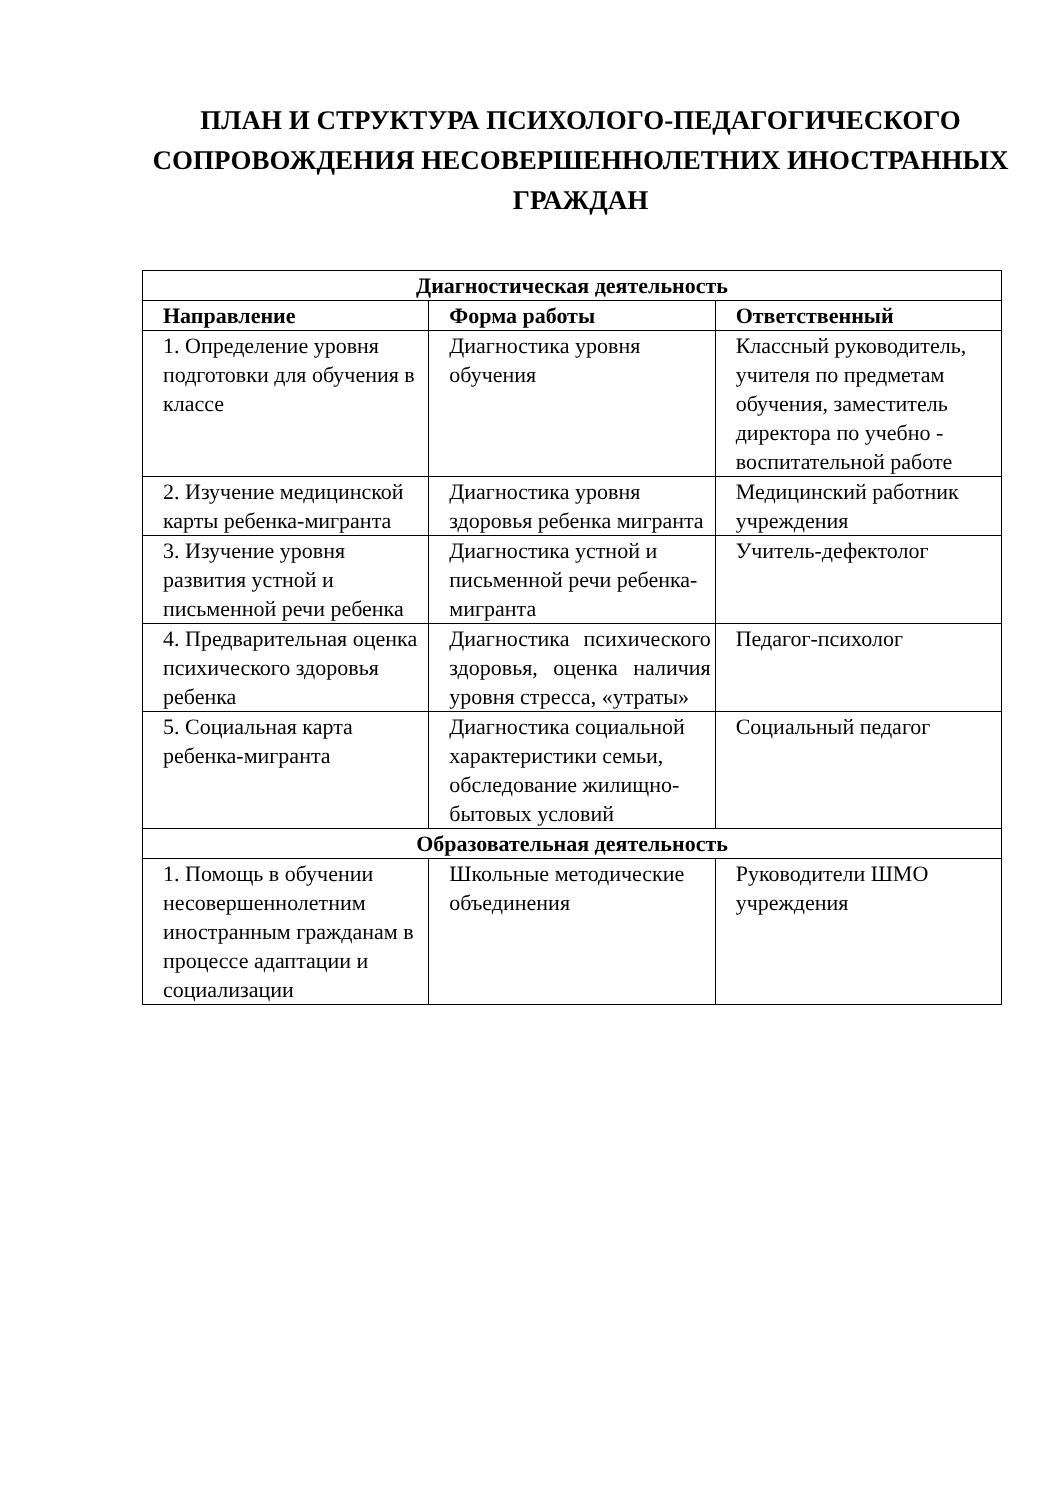ПЛАН И СТРУКТУРА ПСИХОЛОГО-ПЕДАГОГИЧЕСКОГО СОПРОВОЖДЕНИЯ НЕСОВЕРШЕННОЛЕТНИХ ИНОСТРАННЫХ ГРАЖДАН
| Диагностическая деятельность | | |
| --- | --- | --- |
| Направление | Форма работы | Ответственный |
| 1. Определение уровня подготовки для обучения в классе | Диагностика уровня обучения | Классный руководитель, учителя по предметам обучения, заместитель директора по учебно - воспитательной работе |
| 2. Изучение медицинской карты ребенка-мигранта | Диагностика уровня здоровья ребенка мигранта | Медицинский работник учреждения |
| 3. Изучение уровня развития устной и письменной речи ребенка | Диагностика устной и письменной речи ребенка-мигранта | Учитель-дефектолог |
| 4. Предварительная оценка психического здоровья ребенка | Диагностика психического здоровья, оценка наличия уровня стресса, «утраты» | Педагог-психолог |
| 5. Социальная карта ребенка-мигранта | Диагностика социальной характеристики семьи, обследование жилищно- бытовых условий | Социальный педагог |
| Образовательная деятельность | | |
| 1. Помощь в обучении несовершеннолетним иностранным гражданам в процессе адаптации и социализации | Школьные методические объединения | Руководители ШМО учреждения |